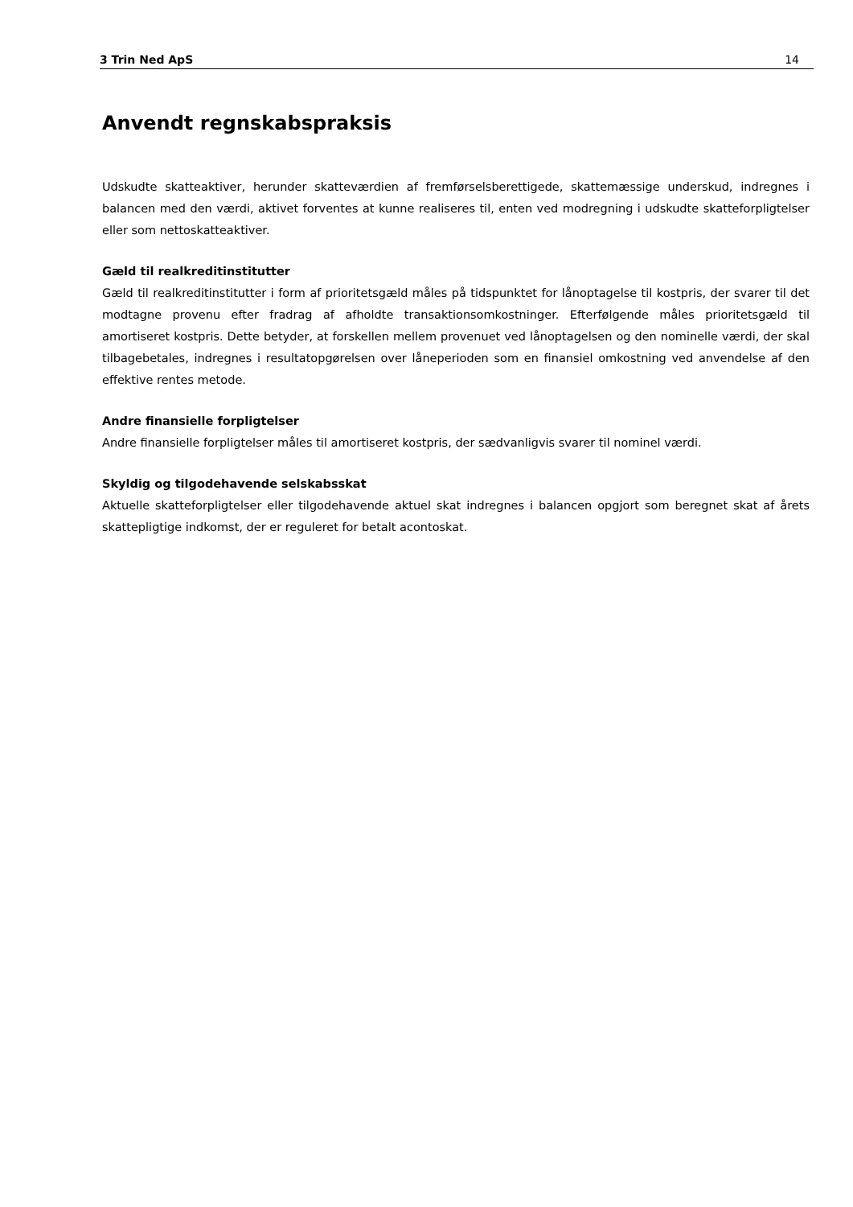3 Trin Ned ApS 14
Anvendt regnskabspraksis
Udskudte skatteaktiver, herunder skatteværdien af fremførselsberettigede, skattemæssige underskud, indregnes i balancen med den værdi, aktivet forventes at kunne realiseres til, enten ved modregning i udskudte skatteforpligtelser eller som nettoskatteaktiver.
Gæld til realkreditinstitutter
Gæld til realkreditinstitutter i form af prioritetsgæld måles på tidspunktet for lånoptagelse til kostpris, der svarer til det modtagne provenu efter fradrag af afholdte transaktionsomkostninger. Efterfølgende måles prioritetsgæld til amortiseret kostpris. Dette betyder, at forskellen mellem provenuet ved lånoptagelsen og den nominelle værdi, der skal tilbagebetales, indregnes i resultatopgørelsen over låneperioden som en finansiel omkostning ved anvendelse af den effektive rentes metode.
Andre finansielle forpligtelser
Andre finansielle forpligtelser måles til amortiseret kostpris, der sædvanligvis svarer til nominel værdi.
Skyldig og tilgodehavende selskabsskat
Aktuelle skatteforpligtelser eller tilgodehavende aktuel skat indregnes i balancen opgjort som beregnet skat af årets skattepligtige indkomst, der er reguleret for betalt acontoskat.